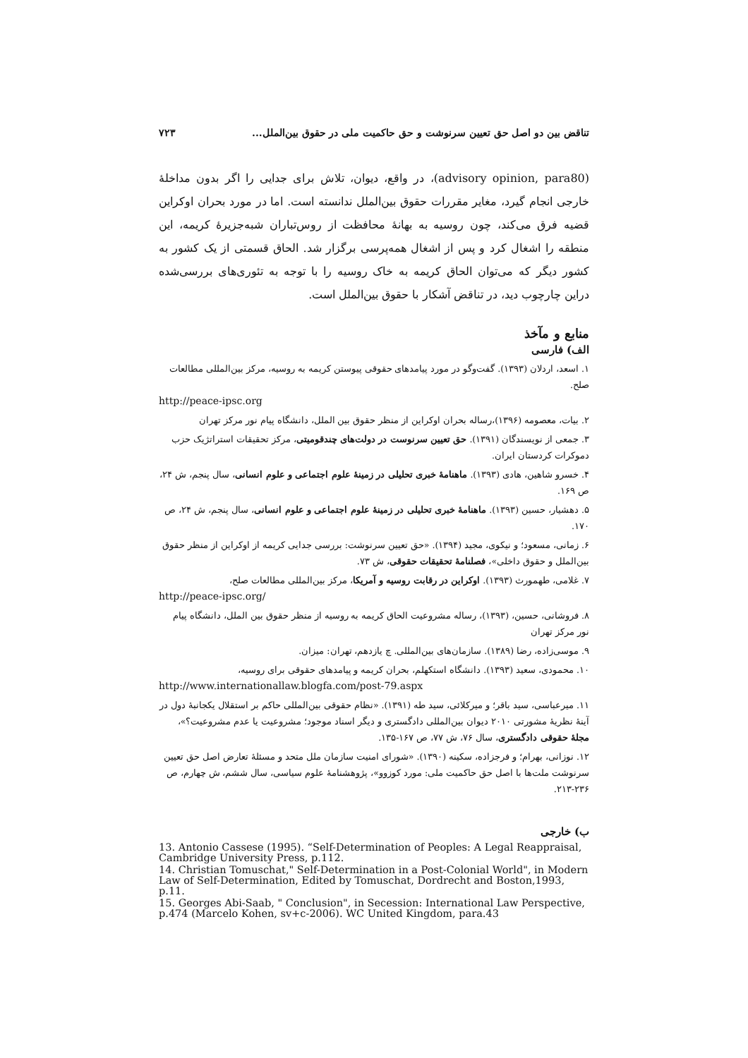تناقض بین دو اصل حق تعیین سرنوشت و حق حاکمیت ملی در حقوق بین‌الملل... ۷۲۳
(advisory opinion, para80)، در واقع، دیوان، تلاش برای جدایی را اگر بدون مداخلهٔ خارجی انجام گیرد، مغایر مقررات حقوق بین‌الملل ندانسته است. اما در مورد بحران اوکراین قضیه فرق می‌کند، چون روسیه به بهانهٔ محافظت از روس‌تباران شبه‌جزیرهٔ کریمه، این منطقه را اشغال کرد و پس از اشغال همه‌پرسی برگزار شد. الحاق قسمتی از یک کشور به کشور دیگر که می‌توان الحاق کریمه به خاک روسیه را با توجه به تئوری‌های بررسی‌شده دراین چارچوب دید، در تناقض آشکار با حقوق بین‌الملل است.
منابع و مآخذ
الف) فارسی
۱. اسعد، اردلان (۱۳۹۳). گفت‌وگو در مورد پیامدهای حقوقی پیوستن کریمه به روسیه، مرکز بین‌المللی مطالعات صلح.
http://peace-ipsc.org
۲. بیات، معصومه (۱۳۹۶)،رساله بحران اوکراین از منظر حقوق بین الملل، دانشگاه پیام نور مرکز تهران
۳. جمعی از نویسندگان (۱۳۹۱). حق تعیین سرنوست در دولت‌های چندقومیتی، مرکز تحقیقات استراتژیک حزب دموکرات کردستان ایران.
۴. خسرو شاهین، هادی (۱۳۹۳). ماهنامهٔ خبری تحلیلی در زمینهٔ علوم اجتماعی و علوم انسانی، سال پنجم، ش ۲۴، ص ۱۶۹.
۵. دهشیار، حسین (۱۳۹۳). ماهنامهٔ خبری تحلیلی در زمینهٔ علوم اجتماعی و علوم انسانی، سال پنجم، ش ۲۴، ص ۱۷۰.
۶. زمانی، مسعود؛ و نیکوی، مجید (۱۳۹۴). «حق تعیین سرنوشت: بررسی جدایی کریمه از اوکراین از منظر حقوق بین‌الملل و حقوق داخلی»، فصلنامهٔ تحقیقات حقوقی، ش ۷۳.
۷. غلامی، طهمورث (۱۳۹۳). اوکراین در رقابت روسیه و آمریکا، مرکز بین‌المللی مطالعات صلح،
http://peace-ipsc.org/
۸. فروشانی، حسین، (۱۳۹۳)، رساله مشروعیت الحاق کریمه به روسیه از منظر حقوق بین الملل، دانشگاه پیام نور مرکز تهران
۹. موسی‌زاده، رضا (۱۳۸۹). سازمان‌های بین‌المللی. چ یازدهم، تهران: میزان.
۱۰. محمودی، سعید (۱۳۹۳). دانشگاه استکهلم، بحران کریمه و پیامدهای حقوقی برای روسیه،
http://www.internationallaw.blogfa.com/post-79.aspx
۱۱. میرعباسی، سید باقر؛ و میرکلائی، سید طه (۱۳۹۱). «نظام حقوقی بین‌المللی حاکم بر استقلال یکجانبهٔ دول در آینهٔ نظریهٔ مشورتی ۲۰۱۰ دیوان بین‌المللی دادگستری و دیگر اسناد موجود؛ مشروعیت یا عدم مشروعیت؟»، مجلهٔ حقوقی دادگستری، سال ۷۶، ش ۷۷، ص ۱۶۷-۱۳۵.
۱۲. نوزانی، بهرام؛ و فرجزاده، سکینه (۱۳۹۰). «شورای امنیت سازمان ملل متحد و مسئلهٔ تعارض اصل حق تعیین سرنوشت ملت‌ها با اصل حق حاکمیت ملی: مورد کوزوو»، پژوهشنامهٔ علوم سیاسی، سال ششم، ش چهارم، ص ۲۳۶-۲۱۳.
ب) خارجی
13. Antonio Cassese (1995). “Self-Determination of Peoples: A Legal Reappraisal, Cambridge University Press, p.112.
14. Christian Tomuschat," Self-Determination in a Post-Colonial World", in Modern Law of Self-Determination, Edited by Tomuschat, Dordrecht and Boston,1993, p.11.
15. Georges Abi-Saab, " Conclusion", in Secession: International Law Perspective, p.474 (Marcelo Kohen, sv+c-2006). WC United Kingdom, para.43